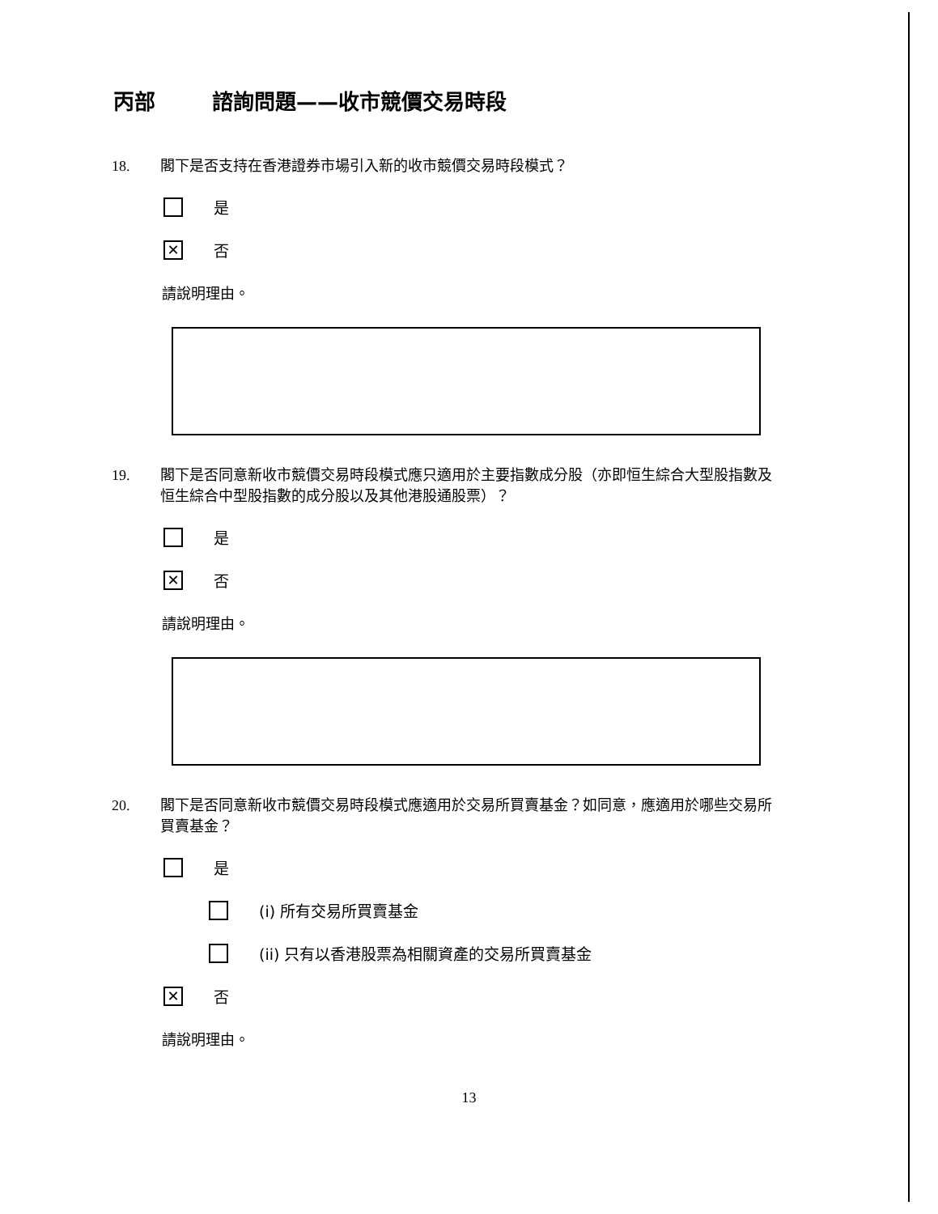丙部 諮詢問題——收市競價交易時段
18. 閣下是否支持在香港證券市場引入新的收市競價交易時段模式？
是
✕
否
請說明理由。
19. 閣下是否同意新收市競價交易時段模式應只適用於主要指數成分股（亦即恒生綜合大型股指數及恒生綜合中型股指數的成分股以及其他港股通股票）？
是
✕
否
請說明理由。
20. 閣下是否同意新收市競價交易時段模式應適用於交易所買賣基金？如同意，應適用於哪些交易所買賣基金？
是
(i) 所有交易所買賣基金
(ii) 只有以香港股票為相關資產的交易所買賣基金
✕
否
請說明理由。
13